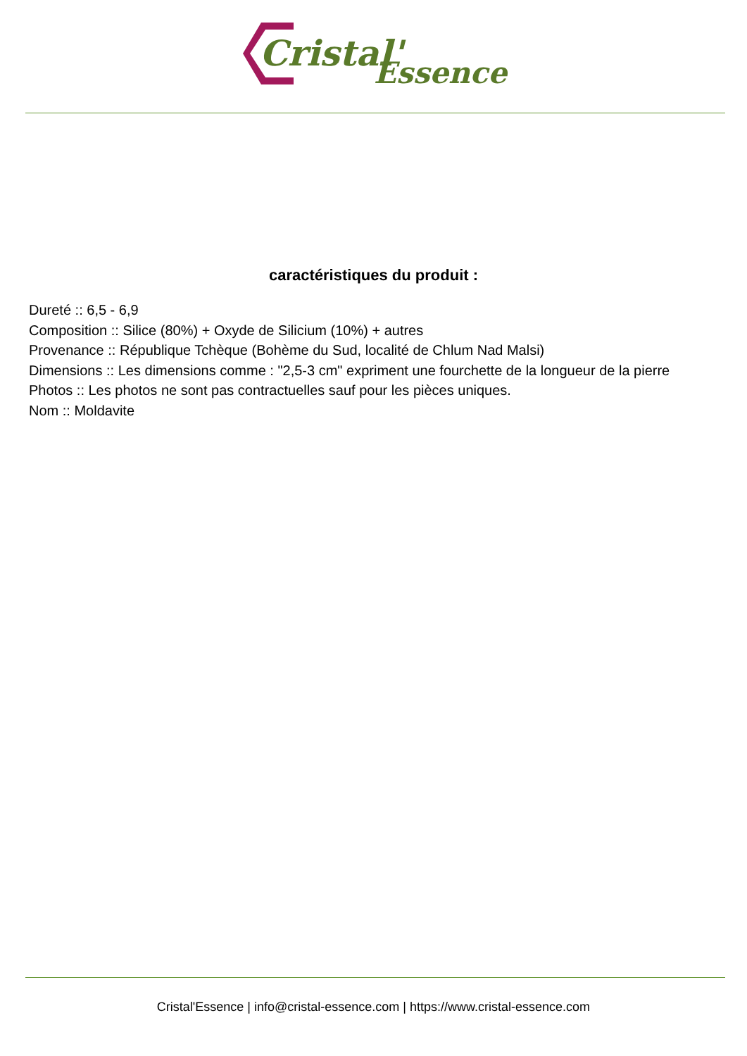Cristal'
Essence
caractéristiques du produit :
Dureté :: 6,5 - 6,9
Composition :: Silice (80%) + Oxyde de Silicium (10%) + autres
Provenance :: République Tchèque (Bohème du Sud, localité de Chlum Nad Malsi)
Dimensions :: Les dimensions comme : "2,5-3 cm" expriment une fourchette de la longueur de la pierre
Photos :: Les photos ne sont pas contractuelles sauf pour les pièces uniques.
Nom :: Moldavite
Cristal'Essence | info@cristal-essence.com | https://www.cristal-essence.com